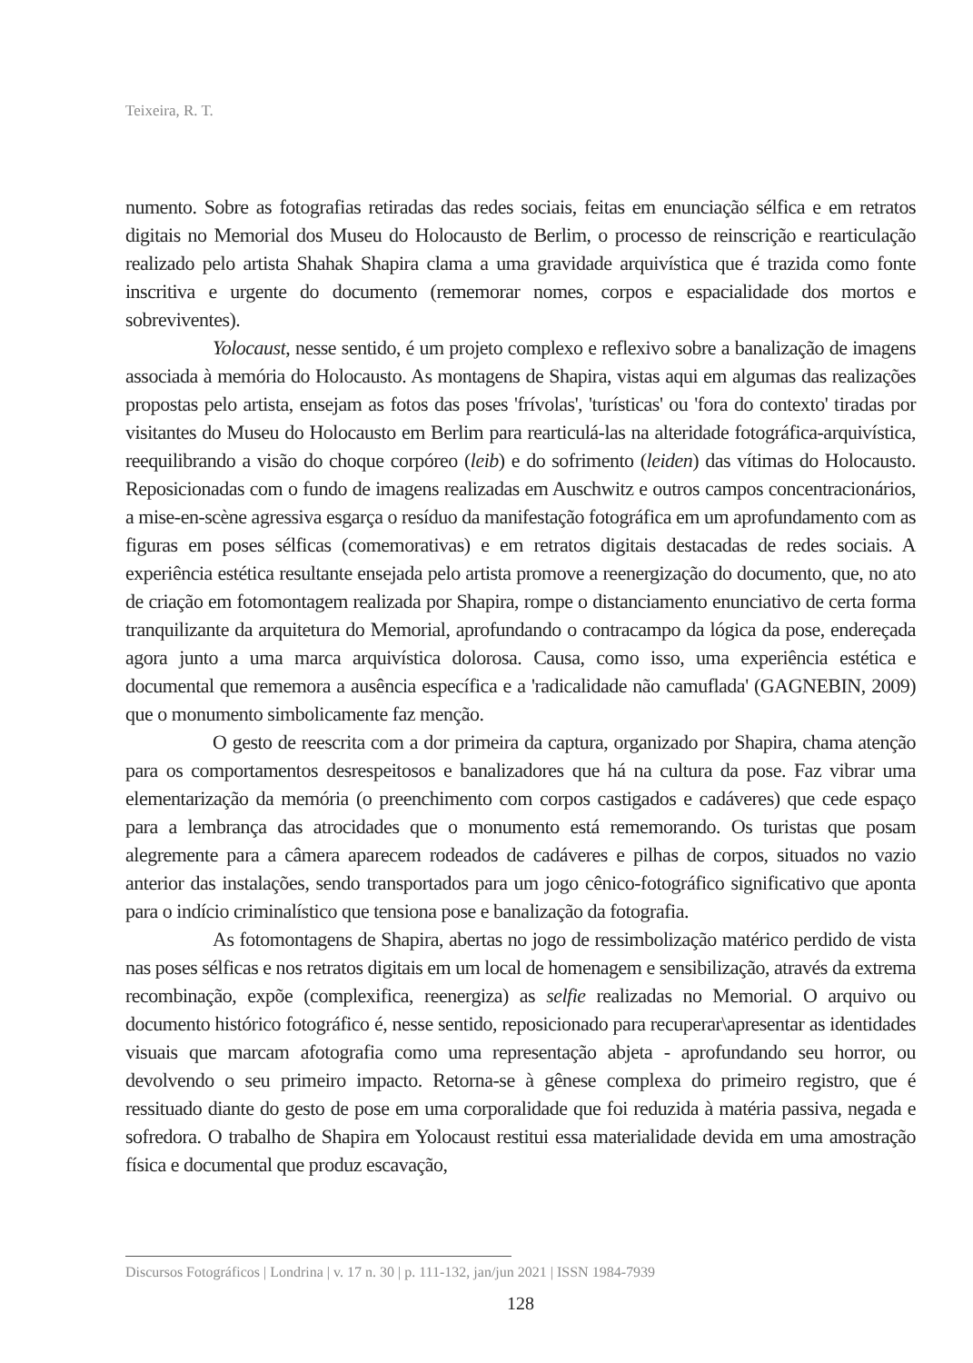Teixeira, R. T.
numento. Sobre as fotografias retiradas das redes sociais, feitas em enunciação sélfica e em retratos digitais no Memorial dos Museu do Holocausto de Berlim, o processo de reinscrição e rearticulação realizado pelo artista Shahak Shapira clama a uma gravidade arquivística que é trazida como fonte inscritiva e urgente do documento (rememorar nomes, corpos e espacialidade dos mortos e sobreviventes).
Yolocaust, nesse sentido, é um projeto complexo e reflexivo sobre a banalização de imagens associada à memória do Holocausto. As montagens de Shapira, vistas aqui em algumas das realizações propostas pelo artista, ensejam as fotos das poses 'frívolas', 'turísticas' ou 'fora do contexto' tiradas por visitantes do Museu do Holocausto em Berlim para rearticulá-las na alteridade fotográfica-arquivística, reequilibrando a visão do choque corpóreo (leib) e do sofrimento (leiden) das vítimas do Holocausto. Reposicionadas com o fundo de imagens realizadas em Auschwitz e outros campos concentracionários, a mise-en-scène agressiva esgarça o resíduo da manifestação fotográfica em um aprofundamento com as figuras em poses sélficas (comemorativas) e em retratos digitais destacadas de redes sociais. A experiência estética resultante ensejada pelo artista promove a reenergização do documento, que, no ato de criação em fotomontagem realizada por Shapira, rompe o distanciamento enunciativo de certa forma tranquilizante da arquitetura do Memorial, aprofundando o contracampo da lógica da pose, endereçada agora junto a uma marca arquivística dolorosa. Causa, como isso, uma experiência estética e documental que rememora a ausência específica e a 'radicalidade não camuflada' (GAGNEBIN, 2009) que o monumento simbolicamente faz menção.
O gesto de reescrita com a dor primeira da captura, organizado por Shapira, chama atenção para os comportamentos desrespeitosos e banalizadores que há na cultura da pose. Faz vibrar uma elementarização da memória (o preenchimento com corpos castigados e cadáveres) que cede espaço para a lembrança das atrocidades que o monumento está rememorando. Os turistas que posam alegremente para a câmera aparecem rodeados de cadáveres e pilhas de corpos, situados no vazio anterior das instalações, sendo transportados para um jogo cênico-fotográfico significativo que aponta para o indício criminalístico que tensiona pose e banalização da fotografia.
As fotomontagens de Shapira, abertas no jogo de ressimbolização matérico perdido de vista nas poses sélficas e nos retratos digitais em um local de homenagem e sensibilização, através da extrema recombinação, expõe (complexifica, reenergiza) as selfie realizadas no Memorial. O arquivo ou documento histórico fotográfico é, nesse sentido, reposicionado para recuperar\apresentar as identidades visuais que marcam afotografia como uma representação abjeta - aprofundando seu horror, ou devolvendo o seu primeiro impacto. Retorna-se à gênese complexa do primeiro registro, que é ressituado diante do gesto de pose em uma corporalidade que foi reduzida à matéria passiva, negada e sofredora. O trabalho de Shapira em Yolocaust restitui essa materialidade devida em uma amostração física e documental que produz escavação,
Discursos Fotográficos | Londrina | v. 17 n. 30 | p. 111-132, jan/jun 2021 | ISSN 1984-7939
128